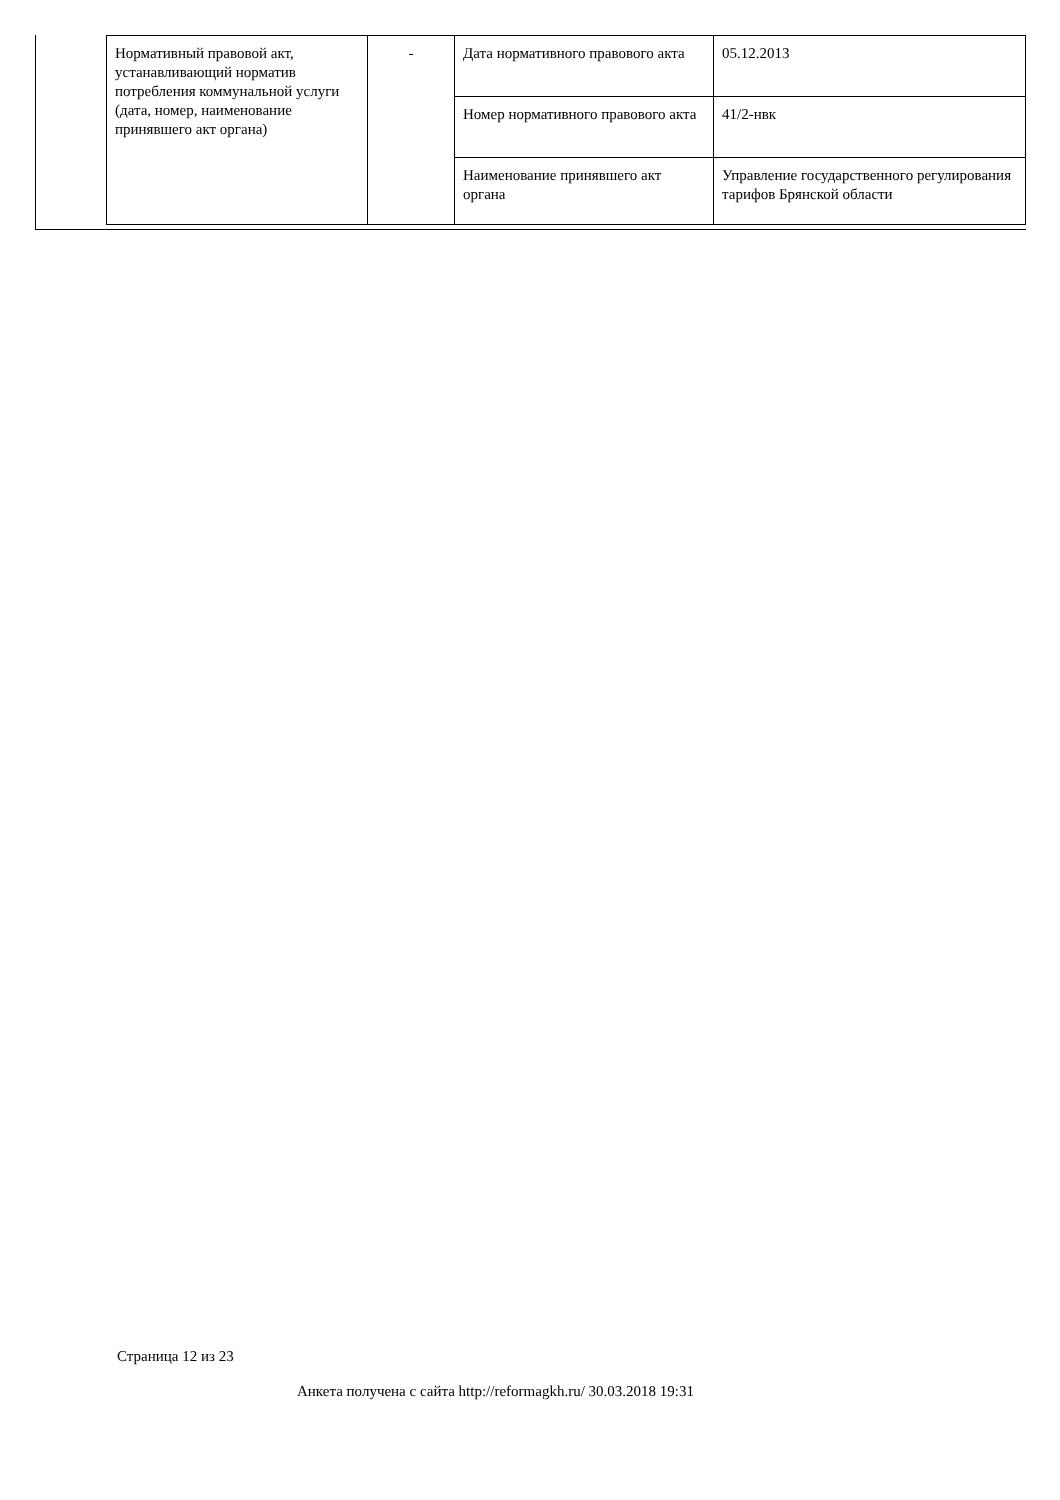| Нормативный правовой акт, устанавливающий норматив потребления коммунальной услуги (дата, номер, наименование принявшего акт органа) | - | Дата нормативного правового акта | 05.12.2013 |
| | | Номер нормативного правового акта | 41/2-нвк |
| | | Наименование принявшего акт органа | Управление государственного регулирования тарифов Брянской области |
Страница 12 из 23
Анкета получена с сайта http://reformagkh.ru/ 30.03.2018 19:31